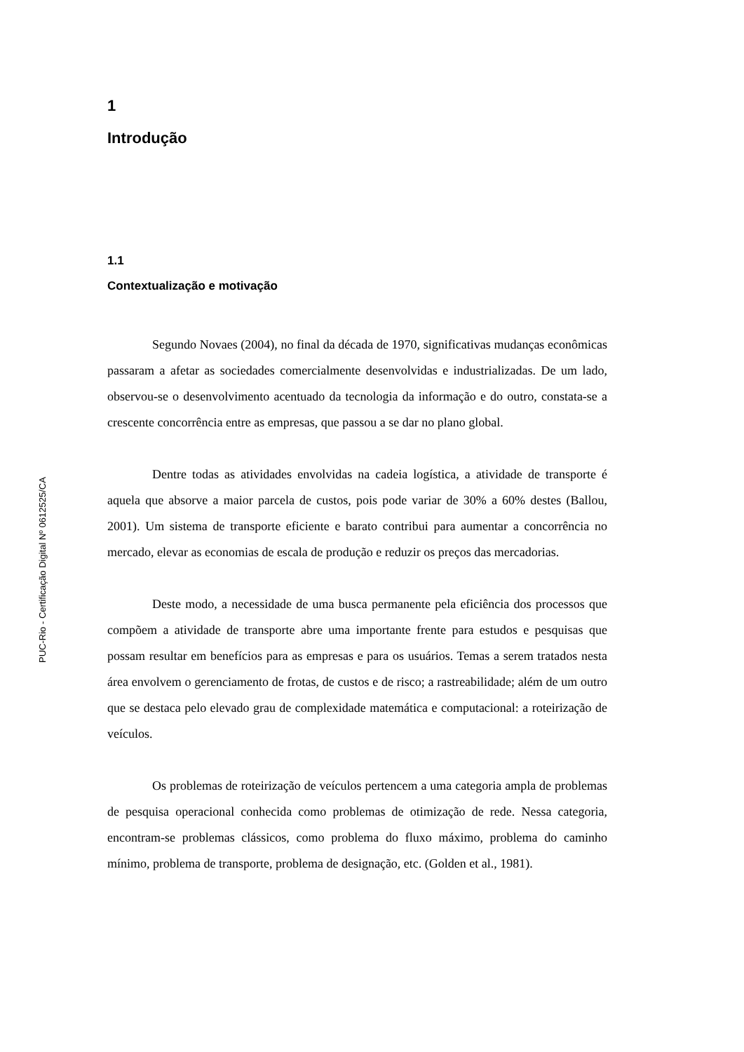PUC-Rio - Certificação Digital Nº 0612525/CA
1
Introdução
1.1
Contextualização e motivação
Segundo Novaes (2004), no final da década de 1970, significativas mudanças econômicas passaram a afetar as sociedades comercialmente desenvolvidas e industrializadas. De um lado, observou-se o desenvolvimento acentuado da tecnologia da informação e do outro, constata-se a crescente concorrência entre as empresas, que passou a se dar no plano global.
Dentre todas as atividades envolvidas na cadeia logística, a atividade de transporte é aquela que absorve a maior parcela de custos, pois pode variar de 30% a 60% destes (Ballou, 2001). Um sistema de transporte eficiente e barato contribui para aumentar a concorrência no mercado, elevar as economias de escala de produção e reduzir os preços das mercadorias.
Deste modo, a necessidade de uma busca permanente pela eficiência dos processos que compõem a atividade de transporte abre uma importante frente para estudos e pesquisas que possam resultar em benefícios para as empresas e para os usuários. Temas a serem tratados nesta área envolvem o gerenciamento de frotas, de custos e de risco; a rastreabilidade; além de um outro que se destaca pelo elevado grau de complexidade matemática e computacional: a roteirização de veículos.
Os problemas de roteirização de veículos pertencem a uma categoria ampla de problemas de pesquisa operacional conhecida como problemas de otimização de rede. Nessa categoria, encontram-se problemas clássicos, como problema do fluxo máximo, problema do caminho mínimo, problema de transporte, problema de designação, etc. (Golden et al., 1981).